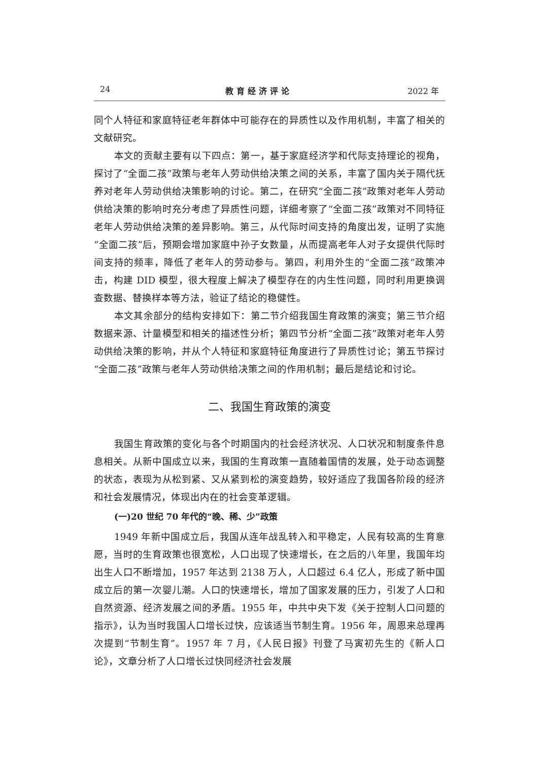24 教育经济评论 2022 年
同个人特征和家庭特征老年群体中可能存在的异质性以及作用机制，丰富了相关的文献研究。
本文的贡献主要有以下四点：第一，基于家庭经济学和代际支持理论的视角，探讨了“全面二孩”政策与老年人劳动供给决策之间的关系，丰富了国内关于隔代抚养对老年人劳动供给决策影响的讨论。第二，在研究“全面二孩”政策对老年人劳动供给决策的影响时充分考虑了异质性问题，详细考察了“全面二孩”政策对不同特征老年人劳动供给决策的差异影响。第三，从代际时间支持的角度出发，证明了实施“全面二孩”后，预期会增加家庭中孙子女数量，从而提高老年人对子女提供代际时间支持的频率，降低了老年人的劳动参与。第四，利用外生的“全面二孩”政策冲击，构建 DID 模型，很大程度上解决了模型存在的内生性问题，同时利用更换调查数据、替换样本等方法，验证了结论的稳健性。
本文其余部分的结构安排如下：第二节介绍我国生育政策的演变；第三节介绍数据来源、计量模型和相关的描述性分析；第四节分析“全面二孩”政策对老年人劳动供给决策的影响，并从个人特征和家庭特征角度进行了异质性讨论；第五节探讨“全面二孩”政策与老年人劳动供给决策之间的作用机制；最后是结论和讨论。
二、我国生育政策的演变
我国生育政策的变化与各个时期国内的社会经济状况、人口状况和制度条件息息相关。从新中国成立以来，我国的生育政策一直随着国情的发展，处于动态调整的状态，表现为从松到紧、又从紧到松的演变趋势，较好适应了我国各阶段的经济和社会发展情况，体现出内在的社会变革逻辑。
(一)20 世纪 70 年代的“晚、稀、少”政策
1949 年新中国成立后，我国从连年战乱转入和平稳定，人民有较高的生育意愿，当时的生育政策也很宽松，人口出现了快速增长，在之后的八年里，我国年均出生人口不断增加，1957 年达到 2138 万人，人口超过 6.4 亿人，形成了新中国成立后的第一次婴儿潮。人口的快速增长，增加了国家发展的压力，引发了人口和自然资源、经济发展之间的矛盾。1955 年，中共中央下发《关于控制人口问题的指示》，认为当时我国人口增长过快，应该适当节制生育。1956 年，周恩来总理再次提到“节制生育”。1957 年 7 月，《人民日报》刊登了马寅初先生的《新人口论》，文章分析了人口增长过快同经济社会发展